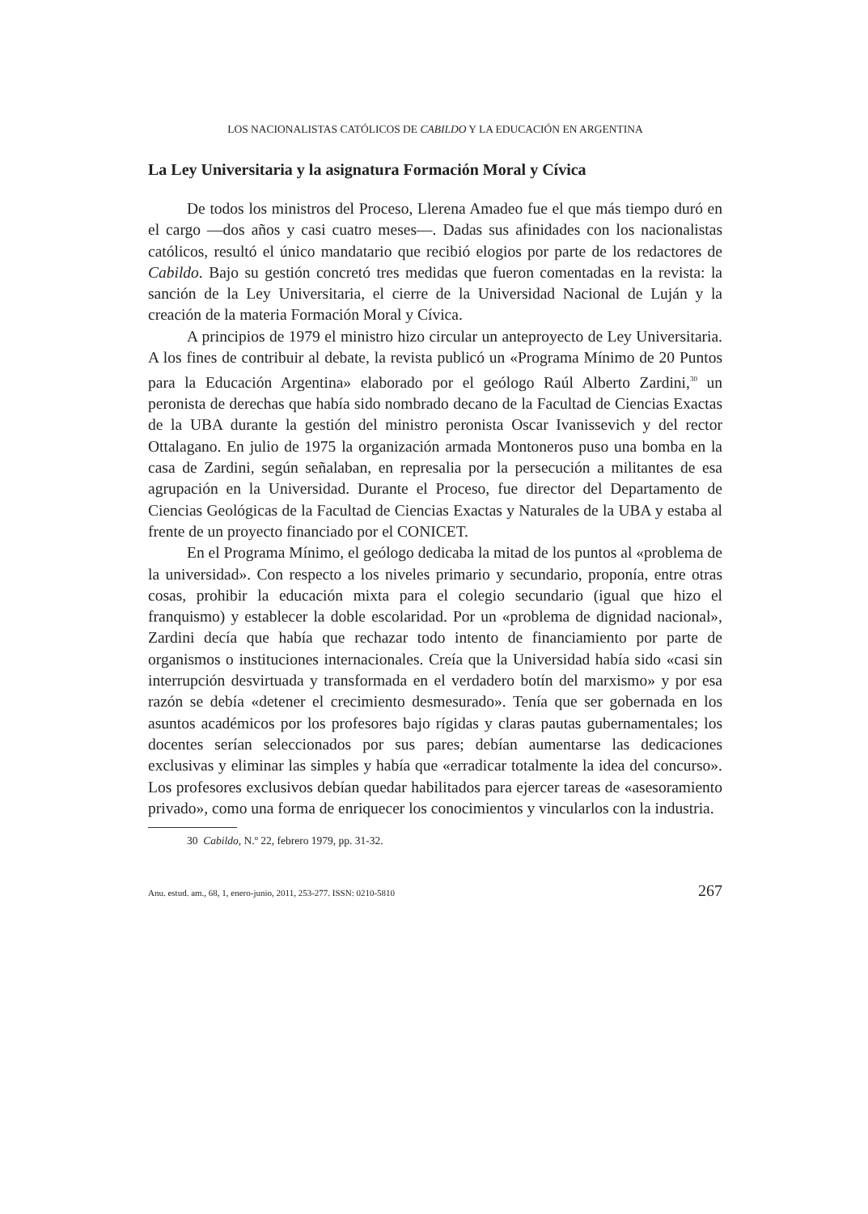LOS NACIONALISTAS CATÓLICOS DE CABILDO Y LA EDUCACIÓN EN ARGENTINA
La Ley Universitaria y la asignatura Formación Moral y Cívica
De todos los ministros del Proceso, Llerena Amadeo fue el que más tiempo duró en el cargo —dos años y casi cuatro meses—. Dadas sus afinidades con los nacionalistas católicos, resultó el único mandatario que recibió elogios por parte de los redactores de Cabildo. Bajo su gestión concretó tres medidas que fueron comentadas en la revista: la sanción de la Ley Universitaria, el cierre de la Universidad Nacional de Luján y la creación de la materia Formación Moral y Cívica.
A principios de 1979 el ministro hizo circular un anteproyecto de Ley Universitaria. A los fines de contribuir al debate, la revista publicó un «Programa Mínimo de 20 Puntos para la Educación Argentina» elaborado por el geólogo Raúl Alberto Zardini,<sup>30</sup> un peronista de derechas que había sido nombrado decano de la Facultad de Ciencias Exactas de la UBA durante la gestión del ministro peronista Oscar Ivanissevich y del rector Ottalagano. En julio de 1975 la organización armada Montoneros puso una bomba en la casa de Zardini, según señalaban, en represalia por la persecución a militantes de esa agrupación en la Universidad. Durante el Proceso, fue director del Departamento de Ciencias Geológicas de la Facultad de Ciencias Exactas y Naturales de la UBA y estaba al frente de un proyecto financiado por el CONICET.
En el Programa Mínimo, el geólogo dedicaba la mitad de los puntos al «problema de la universidad». Con respecto a los niveles primario y secundario, proponía, entre otras cosas, prohibir la educación mixta para el colegio secundario (igual que hizo el franquismo) y establecer la doble escolaridad. Por un «problema de dignidad nacional», Zardini decía que había que rechazar todo intento de financiamiento por parte de organismos o instituciones internacionales. Creía que la Universidad había sido «casi sin interrupción desvirtuada y transformada en el verdadero botín del marxismo» y por esa razón se debía «detener el crecimiento desmesurado». Tenía que ser gobernada en los asuntos académicos por los profesores bajo rígidas y claras pautas gubernamentales; los docentes serían seleccionados por sus pares; debían aumentarse las dedicaciones exclusivas y eliminar las simples y había que «erradicar totalmente la idea del concurso». Los profesores exclusivos debían quedar habilitados para ejercer tareas de «asesoramiento privado», como una forma de enriquecer los conocimientos y vincularlos con la industria.
30 Cabildo, N.º 22, febrero 1979, pp. 31-32.
Anu. estud. am., 68, 1, enero-junio, 2011, 253-277. ISSN: 0210-5810 267